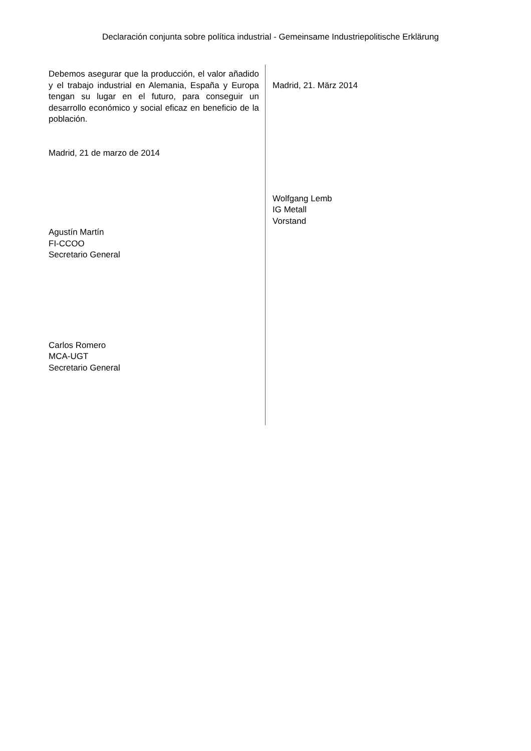Declaración conjunta sobre política industrial - Gemeinsame Industriepolitische Erklärung
Debemos asegurar que la producción, el valor añadido y el trabajo industrial en Alemania, España y Europa tengan su lugar en el futuro, para conseguir un desarrollo económico y social eficaz en beneficio de la población.
Madrid, 21 de marzo de 2014
Agustín Martín
FI-CCOO
Secretario General
Carlos Romero
MCA-UGT
Secretario General
Madrid, 21. März 2014
Wolfgang Lemb
IG Metall
Vorstand